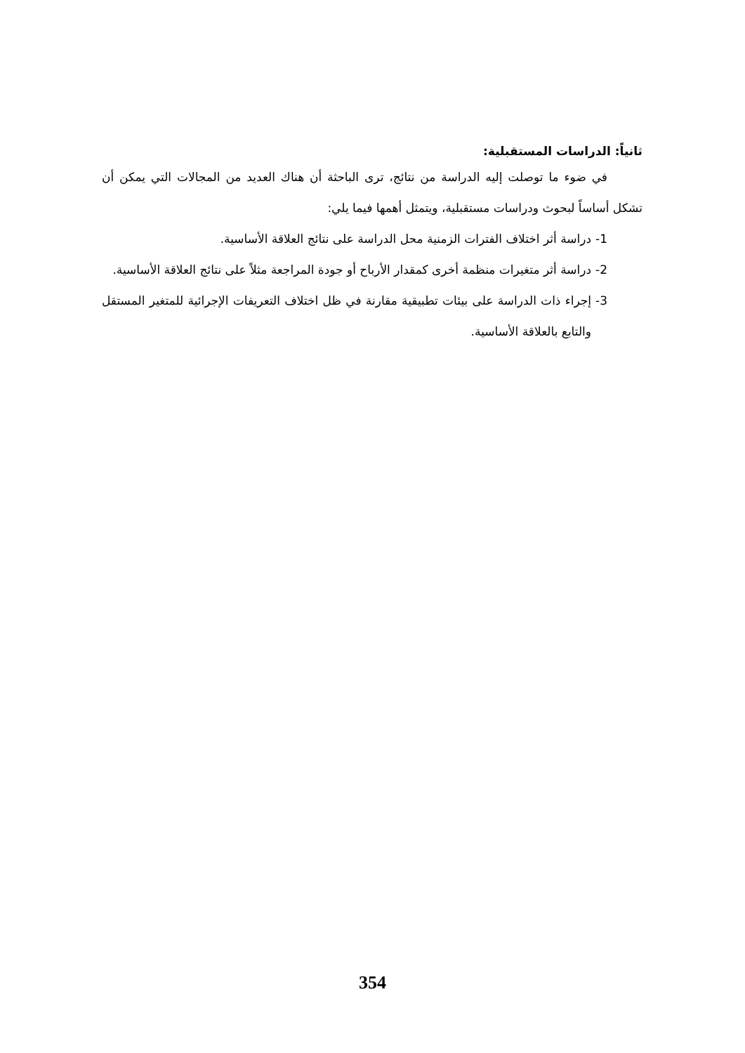ثانياً: الدراسات المستقبلية:
في ضوء ما توصلت إليه الدراسة من نتائج، ترى الباحثة أن هناك العديد من المجالات التي يمكن أن تشكل أساساً لبحوث ودراسات مستقبلية، ويتمثل أهمها فيما يلي:
1- دراسة أثر اختلاف الفترات الزمنية محل الدراسة على نتائج العلاقة الأساسية.
2- دراسة أثر متغيرات منظمة أخرى كمقدار الأرباح أو جودة المراجعة مثلاً على نتائج العلاقة الأساسية.
3- إجراء ذات الدراسة على بيئات تطبيقية مقارنة في ظل اختلاف التعريفات الإجرائية للمتغير المستقل والتابع بالعلاقة الأساسية.
354